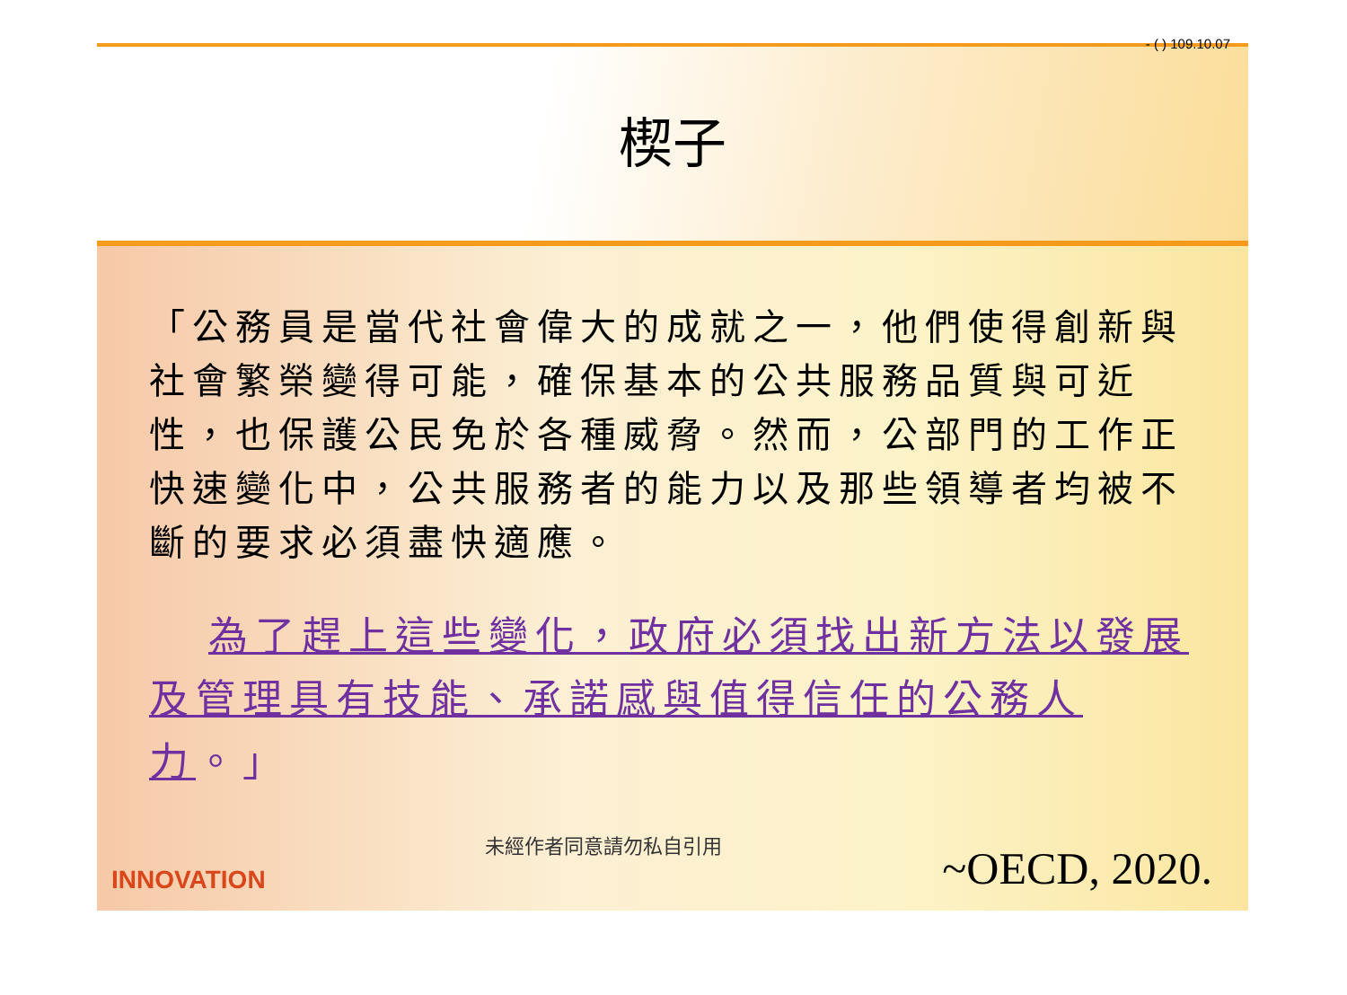- ( ) 109.10.07
楔子
「公務員是當代社會偉大的成就之一，他們使得創新與社會繁榮變得可能，確保基本的公共服務品質與可近性，也保護公民免於各種威脅。然而，公部門的工作正快速變化中，公共服務者的能力以及那些領導者均被不斷的要求必須盡快適應。
為了趕上這些變化，政府必須找出新方法以發展及管理具有技能、承諾感與值得信任的公務人力。」
INNOVATION 未經作者同意請勿私自引用 ~OECD, 2020.